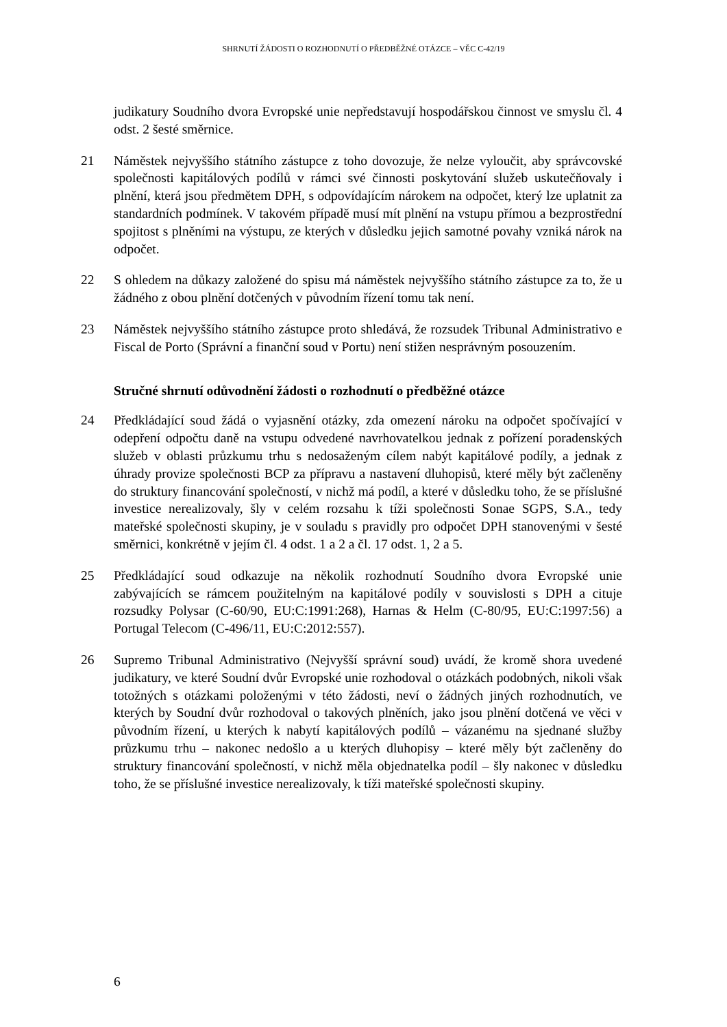SHRNUTÍ ŽÁDOSTI O ROZHODNUTÍ O PŘEDBĚŽNÉ OTÁZCE – VĚC C-42/19
judikatury Soudního dvora Evropské unie nepředstavují hospodářskou činnost ve smyslu čl. 4 odst. 2 šesté směrnice.
21 Náměstek nejvyššího státního zástupce z toho dovozuje, že nelze vyloučit, aby správcovské společnosti kapitálových podílů v rámci své činnosti poskytování služeb uskutečňovaly i plnění, která jsou předmětem DPH, s odpovídajícím nárokem na odpočet, který lze uplatnit za standardních podmínek. V takovém případě musí mít plnění na vstupu přímou a bezprostřední spojitost s plněními na výstupu, ze kterých v důsledku jejich samotné povahy vzniká nárok na odpočet.
22 S ohledem na důkazy založené do spisu má náměstek nejvyššího státního zástupce za to, že u žádného z obou plnění dotčených v původním řízení tomu tak není.
23 Náměstek nejvyššího státního zástupce proto shledává, že rozsudek Tribunal Administrativo e Fiscal de Porto (Správní a finanční soud v Portu) není stižen nesprávným posouzením.
Stručné shrnutí odůvodnění žádosti o rozhodnutí o předběžné otázce
24 Předkládající soud žádá o vyjasnění otázky, zda omezení nároku na odpočet spočívající v odepření odpočtu daně na vstupu odvedené navrhovatelkou jednak z pořízení poradenských služeb v oblasti průzkumu trhu s nedosaženým cílem nabýt kapitálové podíly, a jednak z úhrady provize společnosti BCP za přípravu a nastavení dluhopisů, které měly být začleněny do struktury financování společností, v nichž má podíl, a které v důsledku toho, že se příslušné investice nerealizovaly, šly v celém rozsahu k tíži společnosti Sonae SGPS, S.A., tedy mateřské společnosti skupiny, je v souladu s pravidly pro odpočet DPH stanovenými v šesté směrnici, konkrétně v jejím čl. 4 odst. 1 a 2 a čl. 17 odst. 1, 2 a 5.
25 Předkládající soud odkazuje na několik rozhodnutí Soudního dvora Evropské unie zabývajících se rámcem použitelným na kapitálové podíly v souvislosti s DPH a cituje rozsudky Polysar (C-60/90, EU:C:1991:268), Harnas & Helm (C-80/95, EU:C:1997:56) a Portugal Telecom (C-496/11, EU:C:2012:557).
26 Supremo Tribunal Administrativo (Nejvyšší správní soud) uvádí, že kromě shora uvedené judikatury, ve které Soudní dvůr Evropské unie rozhodoval o otázkách podobných, nikoli však totožných s otázkami položenými v této žádosti, neví o žádných jiných rozhodnutích, ve kterých by Soudní dvůr rozhodoval o takových plněních, jako jsou plnění dotčená ve věci v původním řízení, u kterých k nabytí kapitálových podílů – vázanému na sjednané služby průzkumu trhu – nakonec nedošlo a u kterých dluhopisy – které měly být začleněny do struktury financování společností, v nichž měla objednatelka podíl – šly nakonec v důsledku toho, že se příslušné investice nerealizovaly, k tíži mateřské společnosti skupiny.
6